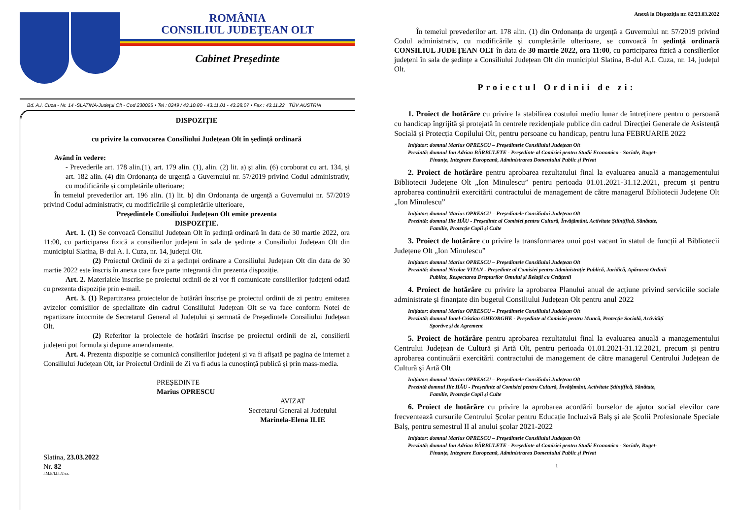ROMÂNIA
CONSILIUL JUDEŢEAN OLT
Cabinet Preşedinte
Bd. A.I. Cuza - Nr. 14 -SLATINA-Judeţul Olt - Cod 230025 • Tel : 0249 / 43.10.80 - 43.11.01 - 43.28.07 • Fax : 43.11.22 TÜV AUSTRIA
DISPOZIȚIE
cu privire la convocarea Consiliului Județean Olt în ședință ordinară
Având în vedere:
- Prevederile art. 178 alin.(1), art. 179 alin. (1), alin. (2) lit. a) și alin. (6) coroborat cu art. 134, și art. 182 alin. (4) din Ordonanța de urgență a Guvernului nr. 57/2019 privind Codul administrativ, cu modificările și completările ulterioare;
În temeiul prevederilor art. 196 alin. (1) lit. b) din Ordonanța de urgență a Guvernului nr. 57/2019 privind Codul administrativ, cu modificările și completările ulterioare,
Președintele Consiliului Județean Olt emite prezenta
DISPOZIȚIE.
Art. 1. (1) Se convoacă Consiliul Județean Olt în ședință ordinară în data de 30 martie 2022, ora 11:00, cu participarea fizică a consilierilor județeni în sala de ședințe a Consiliului Județean Olt din municipiul Slatina, B-dul A. I. Cuza, nr. 14, județul Olt.
(2) Proiectul Ordinii de zi a ședinței ordinare a Consiliului Județean Olt din data de 30 martie 2022 este înscris în anexa care face parte integrantă din prezenta dispoziție.
Art. 2. Materialele înscrise pe proiectul ordinii de zi vor fi comunicate consilierilor județeni odată cu prezenta dispoziție prin e-mail.
Art. 3. (1) Repartizarea proiectelor de hotărâri înscrise pe proiectul ordinii de zi pentru emiterea avizelor comisiilor de specialitate din cadrul Consiliului Județean Olt se va face conform Notei de repartizare întocmite de Secretarul General al Județului și semnată de Președintele Consiliului Județean Olt.
(2) Referitor la proiectele de hotărâri înscrise pe proiectul ordinii de zi, consilierii județeni pot formula și depune amendamente.
Art. 4. Prezenta dispoziție se comunică consilierilor județeni și va fi afișată pe pagina de internet a Consiliului Județean Olt, iar Proiectul Ordinii de Zi va fi adus la cunoștință publică și prin mass-media.
PREȘEDINTE
Marius OPRESCU
AVIZAT
Secretarul General al Județului
Marinela-Elena ILIE
Slatina, 23.03.2022
Nr. 82
I.M.E/I.I.I./2 ex.
Anexă la Dispoziția nr. 82/23.03.2022
În temeiul prevederilor art. 178 alin. (1) din Ordonanța de urgență a Guvernului nr. 57/2019 privind Codul administrativ, cu modificările și completările ulterioare, se convoacă în ședință ordinară CONSILIUL JUDEȚEAN OLT în data de 30 martie 2022, ora 11:00, cu participarea fizică a consilierilor județeni în sala de ședințe a Consiliului Județean Olt din municipiul Slatina, B-dul A.I. Cuza, nr. 14, județul Olt.
Proiectul Ordinii de zi:
1. Proiect de hotărâre cu privire la stabilirea costului mediu lunar de întreținere pentru o persoană cu handicap îngrijită și protejată în centrele rezidențiale publice din cadrul Direcției Generale de Asistență Socială și Protecția Copilului Olt, pentru persoane cu handicap, pentru luna FEBRUARIE 2022
Inițiator: domnul Marius OPRESCU – Președintele Consiliului Județean Olt
Prezintă: domnul Ion Adrian BĂRBULETE - Președinte al Comisiei pentru Studii Economico - Sociale, Buget-
Finanțe, Integrare Europeană, Administrarea Domeniului Public și Privat
2. Proiect de hotărâre pentru aprobarea rezultatului final la evaluarea anuală a managementului Bibliotecii Județene Olt „Ion Minulescu” pentru perioada 01.01.2021-31.12.2021, precum și pentru aprobarea continuării exercitării contractului de management de către managerul Bibliotecii Județene Olt „Ion Minulescu”
Inițiator: domnul Marius OPRESCU – Președintele Consiliului Județean Olt
Prezintă: domnul Ilie HĂU - Președinte al Comisiei pentru Cultură, Învățământ, Activitate Științifică, Sănătate,
Familie, Protecție Copii și Culte
3. Proiect de hotărâre cu privire la transformarea unui post vacant în statul de funcții al Bibliotecii Județene Olt „Ion Minulescu”
Inițiator: domnul Marius OPRESCU – Președintele Consiliului Județean Olt
Prezintă: domnul Nicolae VITAN - Președinte al Comisiei pentru Administrație Publică, Juridică, Apărarea Ordinii
Publice, Respectarea Drepturilor Omului și Relații cu Cetățenii
4. Proiect de hotărâre cu privire la aprobarea Planului anual de acțiune privind serviciile sociale administrate și finanțate din bugetul Consiliului Județean Olt pentru anul 2022
Inițiator: domnul Marius OPRESCU – Președintele Consiliului Județean Olt
Prezintă: domnul Ionel-Cristian GHEORGHE - Președinte al Comisiei pentru Muncă, Protecție Socială, Activități
Sportive și de Agrement
5. Proiect de hotărâre pentru aprobarea rezultatului final la evaluarea anuală a managementului Centrului Județean de Cultură și Artă Olt, pentru perioada 01.01.2021-31.12.2021, precum și pentru aprobarea continuării exercitării contractului de management de către managerul Centrului Județean de Cultură și Artă Olt
Inițiator: domnul Marius OPRESCU – Președintele Consiliului Județean Olt
Prezintă domnul Ilie HĂU - Președinte al Comisiei pentru Cultură, Învățământ, Activitate Științifică, Sănătate,
Familie, Protecție Copii și Culte
6. Proiect de hotărâre cu privire la aprobarea acordării burselor de ajutor social elevilor care frecventează cursurile Centrului Școlar pentru Educație Incluzivă Balș și ale Școlii Profesionale Speciale Balș, pentru semestrul II al anului școlar 2021-2022
Inițiator: domnul Marius OPRESCU – Președintele Consiliului Județean Olt
Prezintă: domnul Ion Adrian BĂRBULETE - Președinte al Comisiei pentru Studii Economico - Sociale, Buget-
Finanțe, Integrare Europeană, Administrarea Domeniului Public și Privat
1